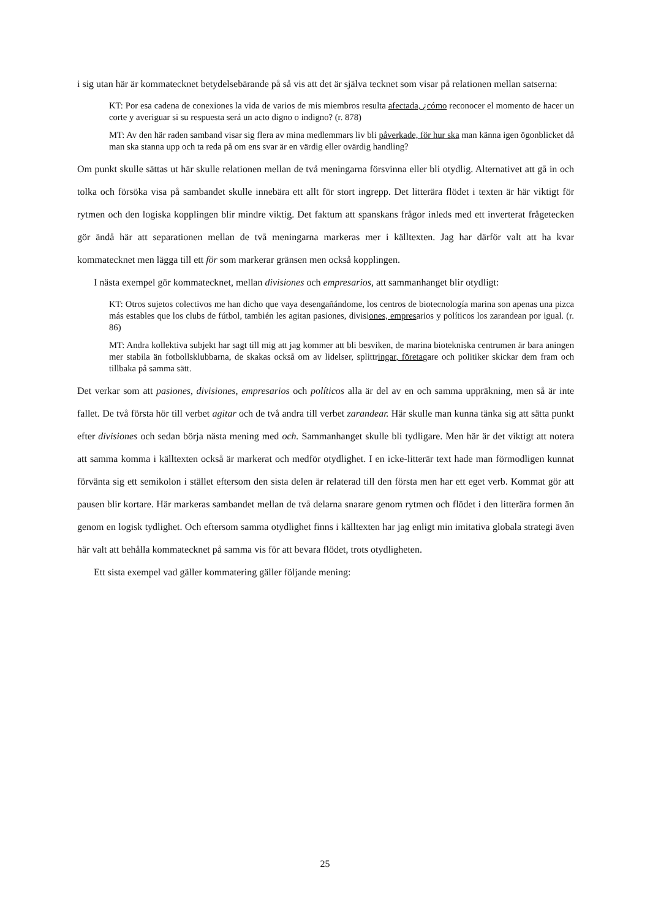i sig utan här är kommatecknet betydelsebärande på så vis att det är själva tecknet som visar på relationen mellan satserna:
KT: Por esa cadena de conexiones la vida de varios de mis miembros resulta afectada, ¿cómo reconocer el momento de hacer un corte y averiguar si su respuesta será un acto digno o indigno? (r. 878)
MT: Av den här raden samband visar sig flera av mina medlemmars liv bli påverkade, för hur ska man känna igen ögonblicket då man ska stanna upp och ta reda på om ens svar är en värdig eller ovärdig handling?
Om punkt skulle sättas ut här skulle relationen mellan de två meningarna försvinna eller bli otydlig. Alternativet att gå in och tolka och försöka visa på sambandet skulle innebära ett allt för stort ingrepp. Det litterära flödet i texten är här viktigt för rytmen och den logiska kopplingen blir mindre viktig. Det faktum att spanskans frågor inleds med ett inverterat frågetecken gör ändå här att separationen mellan de två meningarna markeras mer i källtexten. Jag har därför valt att ha kvar kommatecknet men lägga till ett för som markerar gränsen men också kopplingen.
I nästa exempel gör kommatecknet, mellan divisiones och empresarios, att sammanhanget blir otydligt:
KT: Otros sujetos colectivos me han dicho que vaya desengañándome, los centros de biotecnología marina son apenas una pizca más estables que los clubs de fútbol, también les agitan pasiones, divisiones, empresarios y políticos los zarandean por igual. (r. 86)
MT: Andra kollektiva subjekt har sagt till mig att jag kommer att bli besviken, de marina biotekniska centrumen är bara aningen mer stabila än fotbollsklubbarna, de skakas också om av lidelser, splittringar, företagare och politiker skickar dem fram och tillbaka på samma sätt.
Det verkar som att pasiones, divisiones, empresarios och políticos alla är del av en och samma uppräkning, men så är inte fallet. De två första hör till verbet agitar och de två andra till verbet zarandear. Här skulle man kunna tänka sig att sätta punkt efter divisiones och sedan börja nästa mening med och. Sammanhanget skulle bli tydligare. Men här är det viktigt att notera att samma komma i källtexten också är markerat och medför otydlighet. I en icke-litterär text hade man förmodligen kunnat förvänta sig ett semikolon i stället eftersom den sista delen är relaterad till den första men har ett eget verb. Kommat gör att pausen blir kortare. Här markeras sambandet mellan de två delarna snarare genom rytmen och flödet i den litterära formen än genom en logisk tydlighet. Och eftersom samma otydlighet finns i källtexten har jag enligt min imitativa globala strategi även här valt att behålla kommatecknet på samma vis för att bevara flödet, trots otydligheten.
Ett sista exempel vad gäller kommatering gäller följande mening:
25